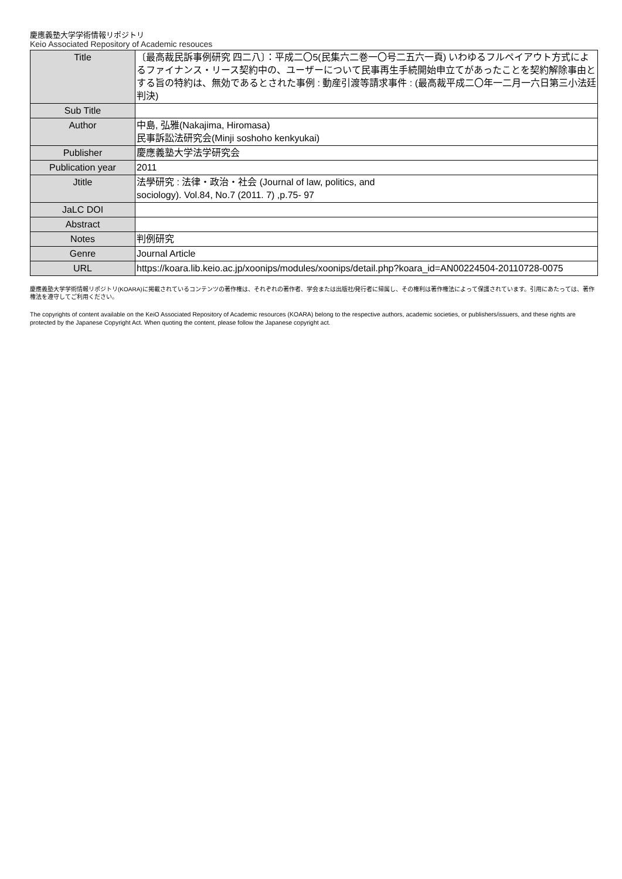慶應義塾大学学術情報リポジトリ
Keio Associated Repository of Academic resouces
| Title | 〔最高裁民訴事例研究 四二八〕：平成二〇5(民集六二巻一〇号二五六一頁) いわゆるフルペイアウト方式によるファイナンス・リース契約中の、ユーザーについて民事再生手続開始申立てがあったことを契約解除事由とする旨の特約は、無効であるとされた事例 : 動産引渡等請求事件 : (最高裁平成二〇年一二月一六日第三小法廷判決) |
| Sub Title | |
| Author | 中島, 弘雅(Nakajima, Hiromasa) 民事訴訟法研究会(Minji soshoho kenkyukai) |
| Publisher | 慶應義塾大学法学研究会 |
| Publication year | 2011 |
| Jtitle | 法學研究 : 法律・政治・社会 (Journal of law, politics, and sociology). Vol.84, No.7 (2011. 7) ,p.75- 97 |
| JaLC DOI | |
| Abstract | |
| Notes | 判例研究 |
| Genre | Journal Article |
| URL | https://koara.lib.keio.ac.jp/xoonips/modules/xoonips/detail.php?koara_id=AN00224504-20110728-0075 |
慶應義塾大学学術情報リポジトリ(KOARA)に掲載されているコンテンツの著作権は、それぞれの著作者、学会または出版社/発行者に帰属し、その権利は著作権法によって保護されています。引用にあたっては、著作権法を遵守してご利用ください。
The copyrights of content available on the KeiO Associated Repository of Academic resources (KOARA) belong to the respective authors, academic societies, or publishers/issuers, and these rights are protected by the Japanese Copyright Act. When quoting the content, please follow the Japanese copyright act.